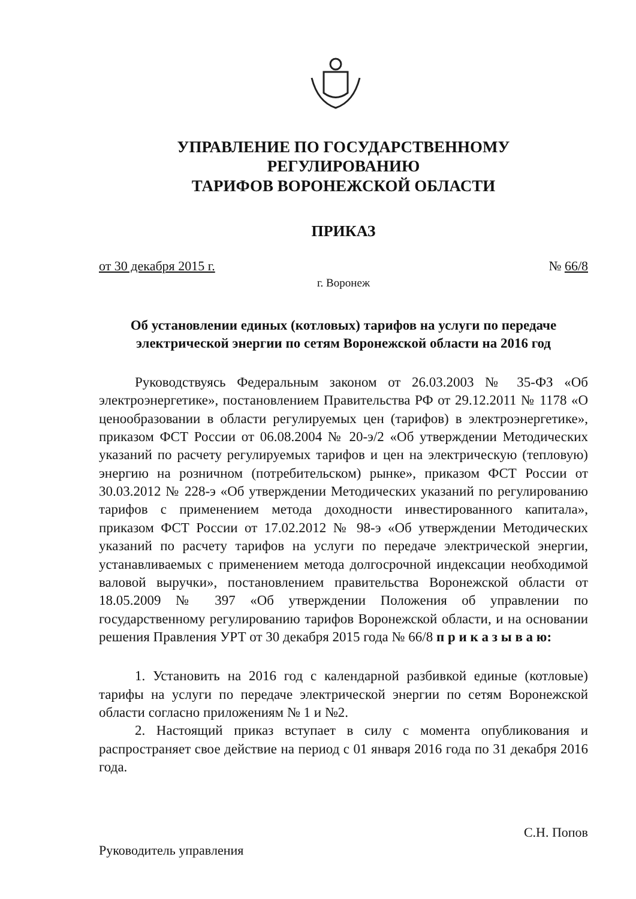УПРАВЛЕНИЕ ПО ГОСУДАРСТВЕННОМУ РЕГУЛИРОВАНИЮ
ТАРИФОВ ВОРОНЕЖСКОЙ ОБЛАСТИ
ПРИКАЗ
от 30 декабря 2015 г. № 66/8
г. Воронеж
Об установлении единых (котловых) тарифов на услуги по передаче электрической энергии по сетям Воронежской области на 2016 год
Руководствуясь Федеральным законом от 26.03.2003 № 35-ФЗ «Об электроэнергетике», постановлением Правительства РФ от 29.12.2011 № 1178 «О ценообразовании в области регулируемых цен (тарифов) в электроэнергетике», приказом ФСТ России от 06.08.2004 № 20-э/2 «Об утверждении Методических указаний по расчету регулируемых тарифов и цен на электрическую (тепловую) энергию на розничном (потребительском) рынке», приказом ФСТ России от 30.03.2012 № 228-э «Об утверждении Методических указаний по регулированию тарифов с применением метода доходности инвестированного капитала», приказом ФСТ России от 17.02.2012 № 98-э «Об утверждении Методических указаний по расчету тарифов на услуги по передаче электрической энергии, устанавливаемых с применением метода долгосрочной индексации необходимой валовой выручки», постановлением правительства Воронежской области от 18.05.2009 № 397 «Об утверждении Положения об управлении по государственному регулированию тарифов Воронежской области, и на основании решения Правления УРТ от 30 декабря 2015 года № 66/8 п р и к а з ы в а ю:
1. Установить на 2016 год с календарной разбивкой единые (котловые) тарифы на услуги по передаче электрической энергии по сетям Воронежской области согласно приложениям № 1 и №2.
2. Настоящий приказ вступает в силу с момента опубликования и распространяет свое действие на период с 01 января 2016 года по 31 декабря 2016 года.
Руководитель управления С.Н. Попов